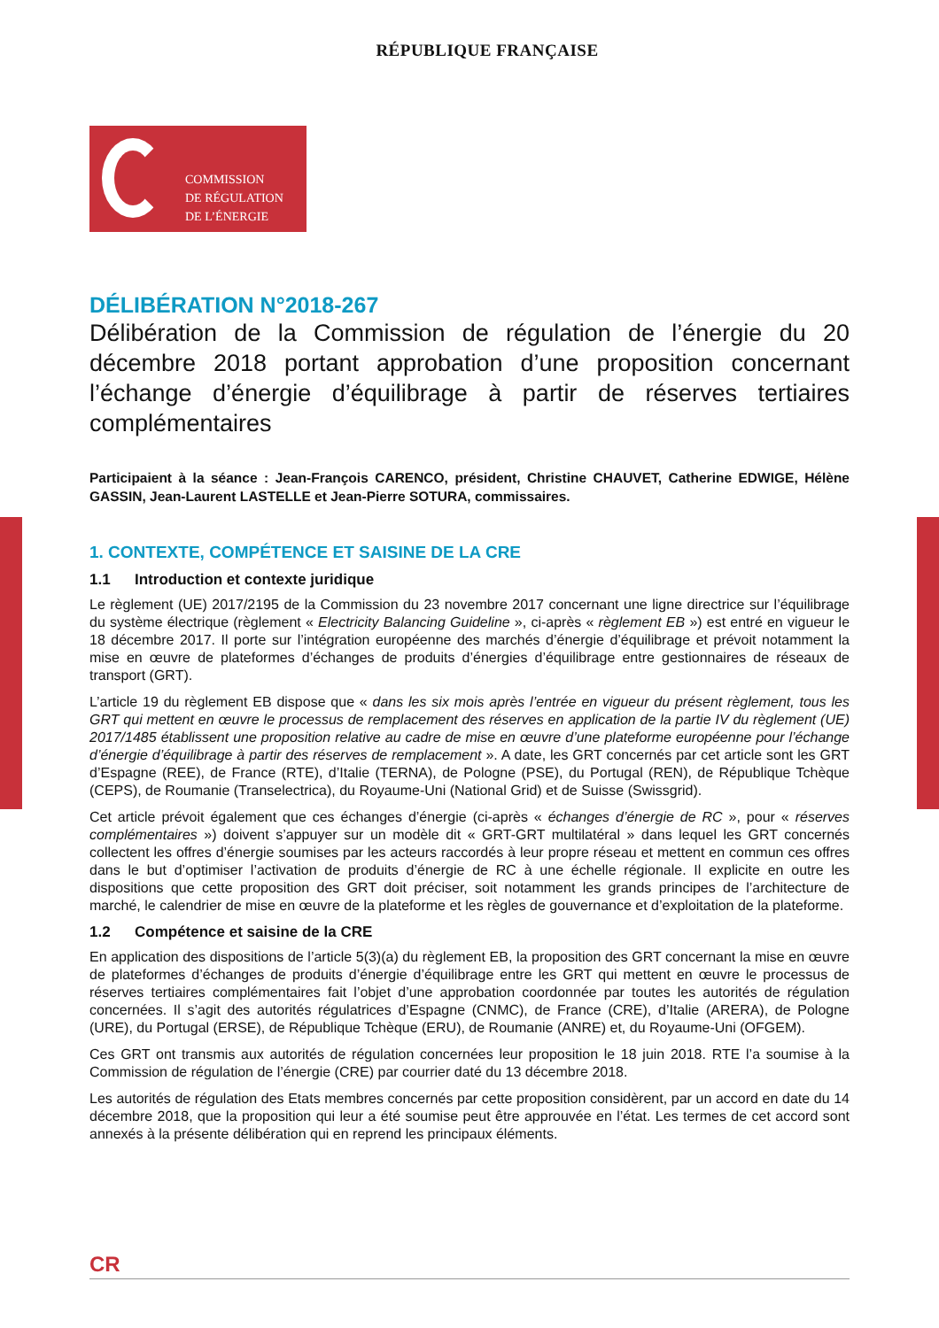RÉPUBLIQUE FRANÇAISE
COMMISSION
DE RÉGULATION
DE L’ÉNERGIE
DÉLIBÉRATION N°2018-267
Délibération de la Commission de régulation de l’énergie du 20 décembre 2018 portant approbation d’une proposition concernant l’échange d’énergie d’équilibrage à partir de réserves tertiaires complémentaires
Participaient à la séance : Jean-François CARENCO, président, Christine CHAUVET, Catherine EDWIGE, Hélène GASSIN, Jean-Laurent LASTELLE et Jean-Pierre SOTURA, commissaires.
1. CONTEXTE, COMPÉTENCE ET SAISINE DE LA CRE
1.1 Introduction et contexte juridique
Le règlement (UE) 2017/2195 de la Commission du 23 novembre 2017 concernant une ligne directrice sur l’équilibrage du système électrique (règlement « Electricity Balancing Guideline », ci-après « règlement EB ») est entré en vigueur le 18 décembre 2017. Il porte sur l’intégration européenne des marchés d’énergie d’équilibrage et prévoit notamment la mise en œuvre de plateformes d’échanges de produits d’énergies d’équilibrage entre gestionnaires de réseaux de transport (GRT).
L’article 19 du règlement EB dispose que « dans les six mois après l’entrée en vigueur du présent règlement, tous les GRT qui mettent en œuvre le processus de remplacement des réserves en application de la partie IV du règlement (UE) 2017/1485 établissent une proposition relative au cadre de mise en œuvre d’une plateforme européenne pour l’échange d’énergie d’équilibrage à partir des réserves de remplacement ». A date, les GRT concernés par cet article sont les GRT d’Espagne (REE), de France (RTE), d’Italie (TERNA), de Pologne (PSE), du Portugal (REN), de République Tchèque (CEPS), de Roumanie (Transelectrica), du Royaume-Uni (National Grid) et de Suisse (Swissgrid).
Cet article prévoit également que ces échanges d’énergie (ci-après « échanges d’énergie de RC », pour « réserves complémentaires ») doivent s’appuyer sur un modèle dit « GRT-GRT multilatéral » dans lequel les GRT concernés collectent les offres d’énergie soumises par les acteurs raccordés à leur propre réseau et mettent en commun ces offres dans le but d’optimiser l’activation de produits d’énergie de RC à une échelle régionale. Il explicite en outre les dispositions que cette proposition des GRT doit préciser, soit notamment les grands principes de l’architecture de marché, le calendrier de mise en œuvre de la plateforme et les règles de gouvernance et d’exploitation de la plateforme.
1.2 Compétence et saisine de la CRE
En application des dispositions de l’article 5(3)(a) du règlement EB, la proposition des GRT concernant la mise en œuvre de plateformes d’échanges de produits d’énergie d’équilibrage entre les GRT qui mettent en œuvre le processus de réserves tertiaires complémentaires fait l’objet d’une approbation coordonnée par toutes les autorités de régulation concernées. Il s’agit des autorités régulatrices d’Espagne (CNMC), de France (CRE), d’Italie (ARERA), de Pologne (URE), du Portugal (ERSE), de République Tchèque (ERU), de Roumanie (ANRE) et, du Royaume-Uni (OFGEM).
Ces GRT ont transmis aux autorités de régulation concernées leur proposition le 18 juin 2018. RTE l’a soumise à la Commission de régulation de l’énergie (CRE) par courrier daté du 13 décembre 2018.
Les autorités de régulation des Etats membres concernés par cette proposition considèrent, par un accord en date du 14 décembre 2018, que la proposition qui leur a été soumise peut être approuvée en l’état. Les termes de cet accord sont annexés à la présente délibération qui en reprend les principaux éléments.
CR